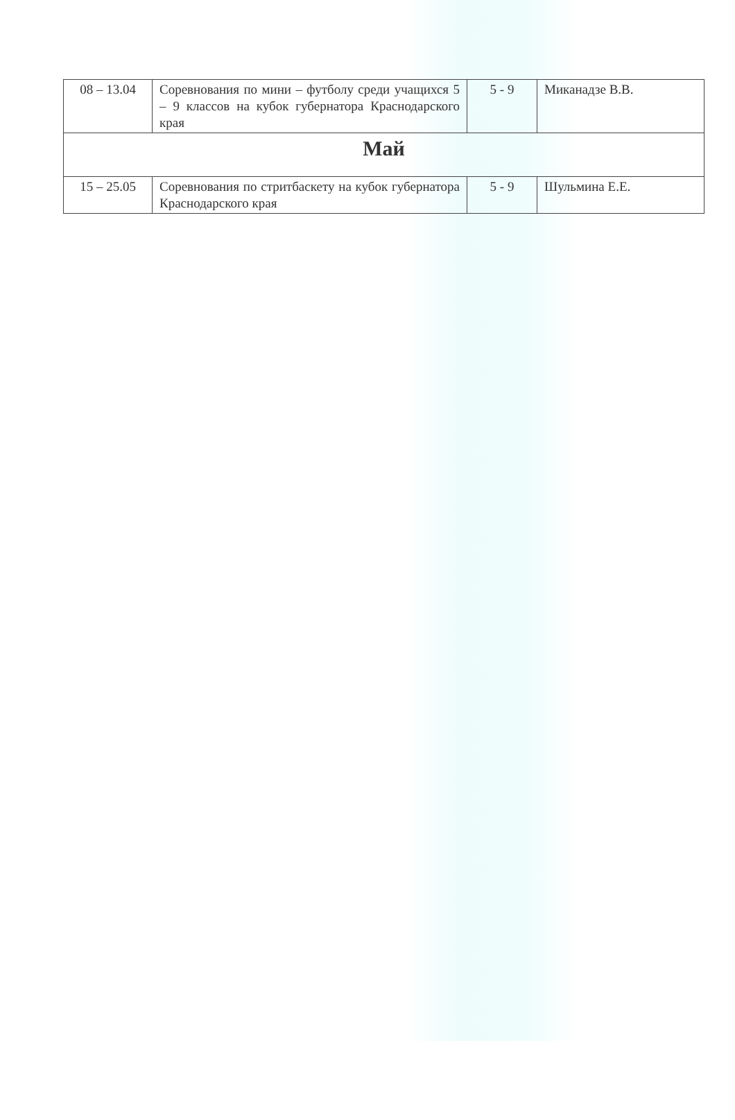| 08 – 13.04 | Соревнования по мини – футболу среди учащихся 5 – 9 классов на кубок губернатора Краснодарского края | 5 - 9 | Миканадзе В.В. |
| Май | | | |
| 15 – 25.05 | Соревнования по стритбаскету на кубок губернатора Краснодарского края | 5 - 9 | Шульмина Е.Е. |